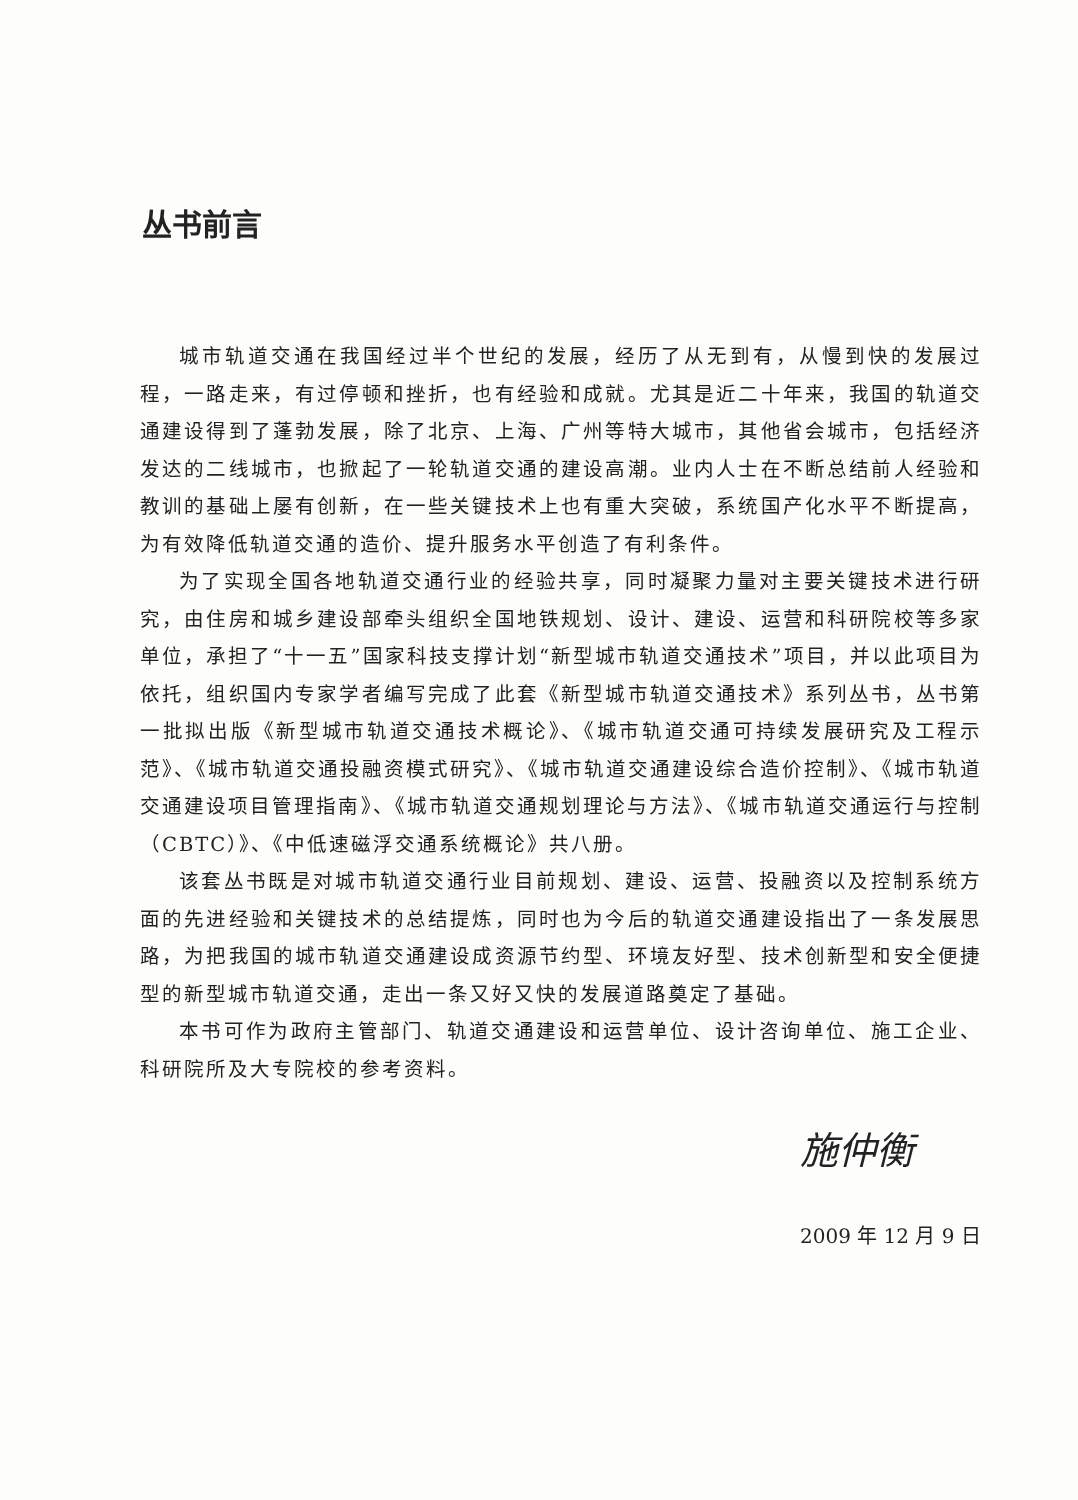丛书前言
城市轨道交通在我国经过半个世纪的发展，经历了从无到有，从慢到快的发展过程，一路走来，有过停顿和挫折，也有经验和成就。尤其是近二十年来，我国的轨道交通建设得到了蓬勃发展，除了北京、上海、广州等特大城市，其他省会城市，包括经济发达的二线城市，也掀起了一轮轨道交通的建设高潮。业内人士在不断总结前人经验和教训的基础上屡有创新，在一些关键技术上也有重大突破，系统国产化水平不断提高，为有效降低轨道交通的造价、提升服务水平创造了有利条件。
为了实现全国各地轨道交通行业的经验共享，同时凝聚力量对主要关键技术进行研究，由住房和城乡建设部牵头组织全国地铁规划、设计、建设、运营和科研院校等多家单位，承担了“十一五”国家科技支撑计划“新型城市轨道交通技术”项目，并以此项目为依托，组织国内专家学者编写完成了此套《新型城市轨道交通技术》系列丛书，丛书第一批拟出版《新型城市轨道交通技术概论》、《城市轨道交通可持续发展研究及工程示范》、《城市轨道交通投融资模式研究》、《城市轨道交通建设综合造价控制》、《城市轨道交通建设项目管理指南》、《城市轨道交通规划理论与方法》、《城市轨道交通运行与控制（CBTC）》、《中低速磁浮交通系统概论》共八册。
该套丛书既是对城市轨道交通行业目前规划、建设、运营、投融资以及控制系统方面的先进经验和关键技术的总结提炼，同时也为今后的轨道交通建设指出了一条发展思路，为把我国的城市轨道交通建设成资源节约型、环境友好型、技术创新型和安全便捷型的新型城市轨道交通，走出一条又好又快的发展道路奠定了基础。
本书可作为政府主管部门、轨道交通建设和运营单位、设计咨询单位、施工企业、科研院所及大专院校的参考资料。
施仲衡
2009 年 12 月 9 日